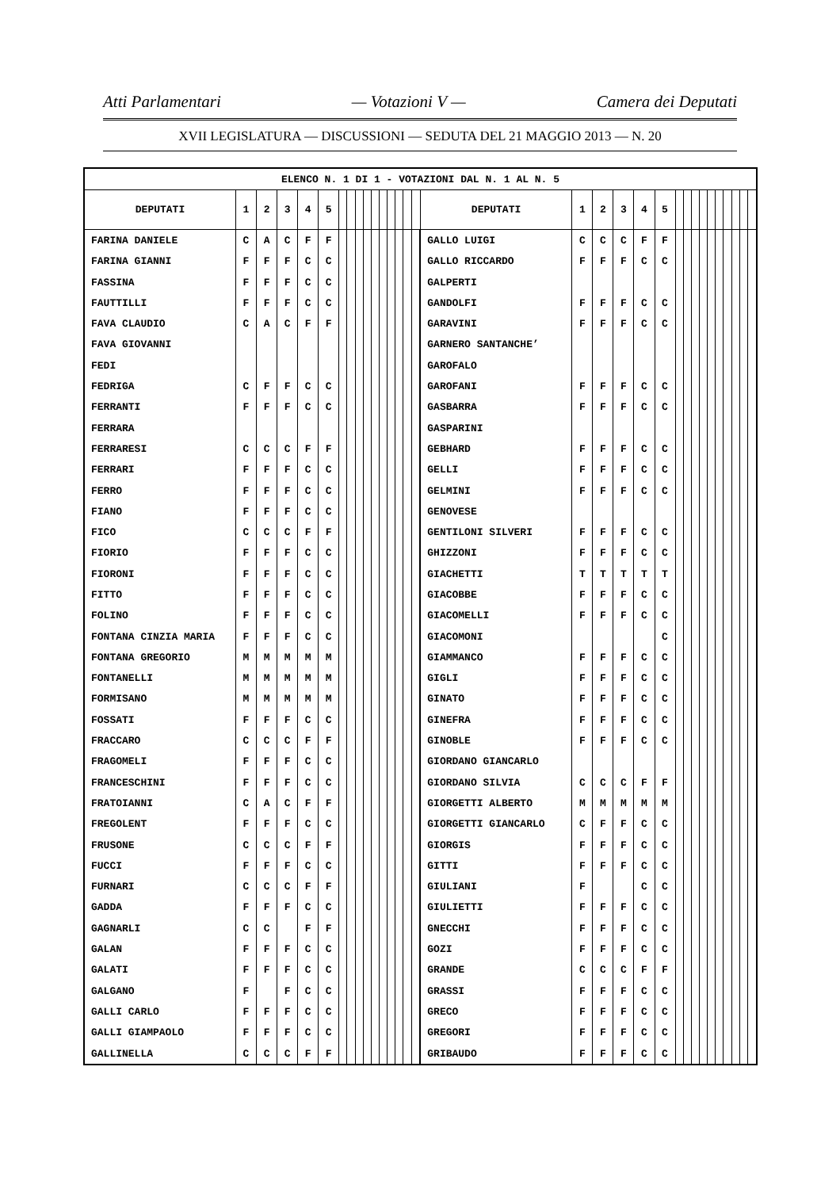Atti Parlamentari — Votazioni V — Camera dei Deputati
XVII LEGISLATURA — DISCUSSIONI — SEDUTA DEL 21 MAGGIO 2013 — N. 20
| ELENCO N. 1 DI 1 - VOTAZIONI DAL N. 1 AL N. 5 | | | | | | | | | | | | | | | | | | | | | | | | | | | | | | | |
| --- | --- | --- | --- | --- | --- | --- | --- | --- | --- | --- | --- | --- | --- | --- | --- | --- | --- | --- | --- | --- | --- | --- | --- | --- | --- | --- | --- | --- | --- | --- | --- |
| DEPUTATI | 1 | 2 | 3 | 4 | 5 | | | | | | | | | | | DEPUTATI | 1 | 2 | 3 | 4 | 5 | | | | | | | | | | |
| FARINA DANIELE | C | A | C | F | F | | | | | | | | | | | GALLO LUIGI | C | C | C | F | F | | | | | | | | | | |
| FARINA GIANNI | F | F | F | C | C | | | | | | | | | | | GALLO RICCARDO | F | F | F | C | C | | | | | | | | | | |
| FASSINA | F | F | F | C | C | | | | | | | | | | | GALPERTI | | | | | | | | | | | | | | | |
| FAUTTILLI | F | F | F | C | C | | | | | | | | | | | GANDOLFI | F | F | F | C | C | | | | | | | | | | |
| FAVA CLAUDIO | C | A | C | F | F | | | | | | | | | | | GARAVINI | F | F | F | C | C | | | | | | | | | | |
| FAVA GIOVANNI | | | | | | | | | | | | | | | | GARNERO SANTANCHE’ | | | | | | | | | | | | | | | |
| FEDI | | | | | | | | | | | | | | | | GAROFALO | | | | | | | | | | | | | | | |
| FEDRIGA | C | F | F | C | C | | | | | | | | | | | GAROFANI | F | F | F | C | C | | | | | | | | | | |
| FERRANTI | F | F | F | C | C | | | | | | | | | | | GASBARRA | F | F | F | C | C | | | | | | | | | | |
| FERRARA | | | | | | | | | | | | | | | | GASPARINI | | | | | | | | | | | | | | | |
| FERRARESI | C | C | C | F | F | | | | | | | | | | | GEBHARD | F | F | F | C | C | | | | | | | | | | |
| FERRARI | F | F | F | C | C | | | | | | | | | | | GELLI | F | F | F | C | C | | | | | | | | | | |
| FERRO | F | F | F | C | C | | | | | | | | | | | GELMINI | F | F | F | C | C | | | | | | | | | | |
| FIANO | F | F | F | C | C | | | | | | | | | | | GENOVESE | | | | | | | | | | | | | | | |
| FICO | C | C | C | F | F | | | | | | | | | | | GENTILONI SILVERI | F | F | F | C | C | | | | | | | | | | |
| FIORIO | F | F | F | C | C | | | | | | | | | | | GHIZZONI | F | F | F | C | C | | | | | | | | | | |
| FIORONI | F | F | F | C | C | | | | | | | | | | | GIACHETTI | T | T | T | T | T | | | | | | | | | | |
| FITTO | F | F | F | C | C | | | | | | | | | | | GIACOBBE | F | F | F | C | C | | | | | | | | | | |
| FOLINO | F | F | F | C | C | | | | | | | | | | | GIACOMELLI | F | F | F | C | C | | | | | | | | | | |
| FONTANA CINZIA MARIA | F | F | F | C | C | | | | | | | | | | | GIACOMONI | | | | | C | | | | | | | | | | |
| FONTANA GREGORIO | M | M | M | M | M | | | | | | | | | | | GIAMMANCO | F | F | F | C | C | | | | | | | | | | |
| FONTANELLI | M | M | M | M | M | | | | | | | | | | | GIGLI | F | F | F | C | C | | | | | | | | | | |
| FORMISANO | M | M | M | M | M | | | | | | | | | | | GINATO | F | F | F | C | C | | | | | | | | | | |
| FOSSATI | F | F | F | C | C | | | | | | | | | | | GINEFRA | F | F | F | C | C | | | | | | | | | | |
| FRACCARO | C | C | C | F | F | | | | | | | | | | | GINOBLE | F | F | F | C | C | | | | | | | | | | |
| FRAGOMELI | F | F | F | C | C | | | | | | | | | | | GIORDANO GIANCARLO | | | | | | | | | | | | | | | |
| FRANCESCHINI | F | F | F | C | C | | | | | | | | | | | GIORDANO SILVIA | C | C | C | F | F | | | | | | | | | | |
| FRATOIANNI | C | A | C | F | F | | | | | | | | | | | GIORGETTI ALBERTO | M | M | M | M | M | | | | | | | | | | |
| FREGOLENT | F | F | F | C | C | | | | | | | | | | | GIORGETTI GIANCARLO | C | F | F | C | C | | | | | | | | | | |
| FRUSONE | C | C | C | F | F | | | | | | | | | | | GIORGIS | F | F | F | C | C | | | | | | | | | | |
| FUCCI | F | F | F | C | C | | | | | | | | | | | GITTI | F | F | F | C | C | | | | | | | | | | |
| FURNARI | C | C | C | F | F | | | | | | | | | | | GIULIANI | F | | | C | C | | | | | | | | | | |
| GADDA | F | F | F | C | C | | | | | | | | | | | GIULIETTI | F | F | F | C | C | | | | | | | | | | |
| GAGNARLI | C | C | | F | F | | | | | | | | | | | GNECCHI | F | F | F | C | C | | | | | | | | | | |
| GALAN | F | F | F | C | C | | | | | | | | | | | GOZI | F | F | F | C | C | | | | | | | | | | |
| GALATI | F | F | F | C | C | | | | | | | | | | | GRANDE | C | C | C | F | F | | | | | | | | | | |
| GALGANO | F | | F | C | C | | | | | | | | | | | GRASSI | F | F | F | C | C | | | | | | | | | | |
| GALLI CARLO | F | F | F | C | C | | | | | | | | | | | GRECO | F | F | F | C | C | | | | | | | | | | |
| GALLI GIAMPAOLO | F | F | F | C | C | | | | | | | | | | | GREGORI | F | F | F | C | C | | | | | | | | | | |
| GALLINELLA | C | C | C | F | F | | | | | | | | | | | GRIBAUDO | F | F | F | C | C | | | | | | | | | | |